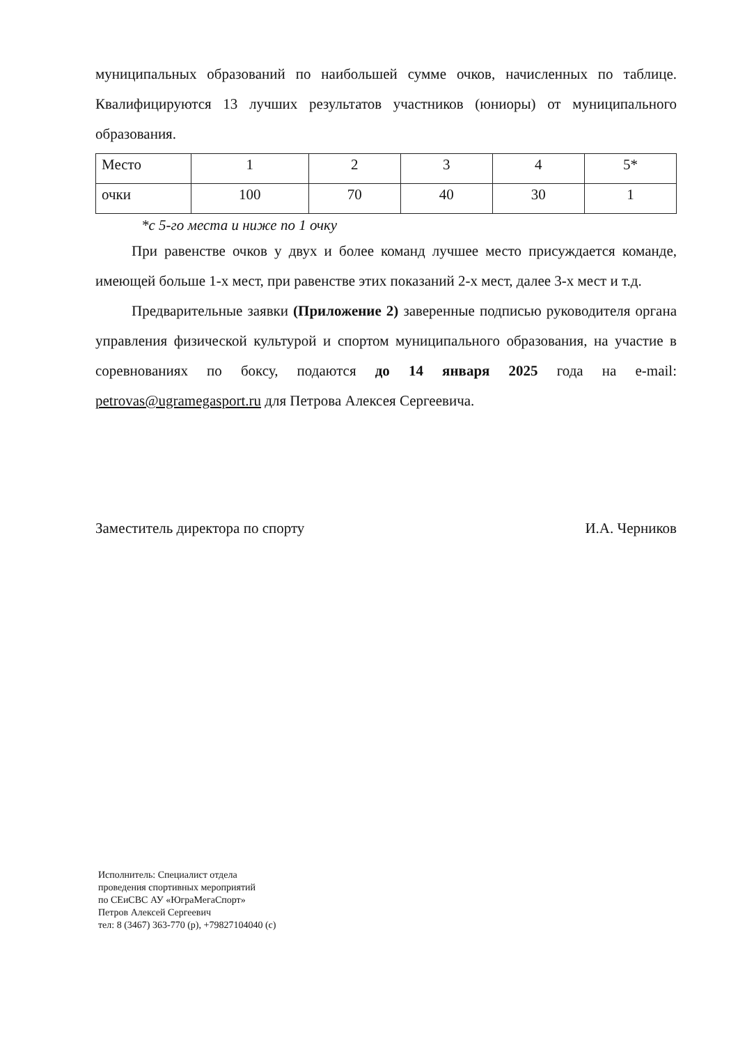муниципальных образований по наибольшей сумме очков, начисленных по таблице. Квалифицируются 13 лучших результатов участников (юниоры) от муниципального образования.
| Место | 1 | 2 | 3 | 4 | 5* |
| очки | 100 | 70 | 40 | 30 | 1 |
*с 5-го места и ниже по 1 очку
При равенстве очков у двух и более команд лучшее место присуждается команде, имеющей больше 1-х мест, при равенстве этих показаний 2-х мест, далее 3-х мест и т.д.
Предварительные заявки (Приложение 2) заверенные подписью руководителя органа управления физической культурой и спортом муниципального образования, на участие в соревнованиях по боксу, подаются до 14 января 2025 года на e-mail: petrovas@ugramegasport.ru для Петрова Алексея Сергеевича.
Заместитель директора по спорту И.А. Черников
Исполнитель: Специалист отдела
проведения спортивных мероприятий
по СЕиСВС АУ «ЮграМегаСпорт»
Петров Алексей Сергеевич
тел: 8 (3467) 363-770 (р), +79827104040 (с)